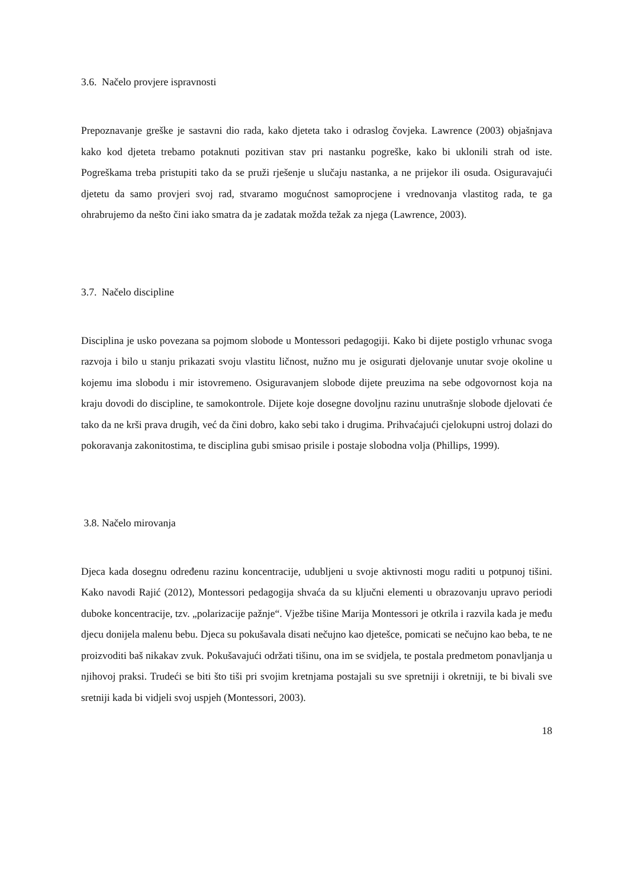3.6. Načelo provjere ispravnosti
Prepoznavanje greške je sastavni dio rada, kako djeteta tako i odraslog čovjeka. Lawrence (2003) objašnjava kako kod djeteta trebamo potaknuti pozitivan stav pri nastanku pogreške, kako bi uklonili strah od iste. Pogreškama treba pristupiti tako da se pruži rješenje u slučaju nastanka, a ne prijekor ili osuda. Osiguravajući djetetu da samo provjeri svoj rad, stvaramo mogućnost samoprocjene i vrednovanja vlastitog rada, te ga ohrabrujemo da nešto čini iako smatra da je zadatak možda težak za njega (Lawrence, 2003).
3.7. Načelo discipline
Disciplina je usko povezana sa pojmom slobode u Montessori pedagogiji. Kako bi dijete postiglo vrhunac svoga razvoja i bilo u stanju prikazati svoju vlastitu ličnost, nužno mu je osigurati djelovanje unutar svoje okoline u kojemu ima slobodu i mir istovremeno. Osiguravanjem slobode dijete preuzima na sebe odgovornost koja na kraju dovodi do discipline, te samokontrole. Dijete koje dosegne dovoljnu razinu unutrašnje slobode djelovati će tako da ne krši prava drugih, već da čini dobro, kako sebi tako i drugima. Prihvaćajući cjelokupni ustroj dolazi do pokoravanja zakonitostima, te disciplina gubi smisao prisile i postaje slobodna volja (Phillips, 1999).
3.8. Načelo mirovanja
Djeca kada dosegnu određenu razinu koncentracije, udubljeni u svoje aktivnosti mogu raditi u potpunoj tišini. Kako navodi Rajić (2012), Montessori pedagogija shvaća da su ključni elementi u obrazovanju upravo periodi duboke koncentracije, tzv. „polarizacije pažnje“. Vježbe tišine Marija Montessori je otkrila i razvila kada je među djecu donijela malenu bebu. Djeca su pokušavala disati nečujno kao djetešce, pomicati se nečujno kao beba, te ne proizvoditi baš nikakav zvuk. Pokušavajući održati tišinu, ona im se svidjela, te postala predmetom ponavljanja u njihovoj praksi. Trudeći se biti što tiši pri svojim kretnjama postajali su sve spretniji i okretniji, te bi bivali sve sretniji kada bi vidjeli svoj uspjeh (Montessori, 2003).
18